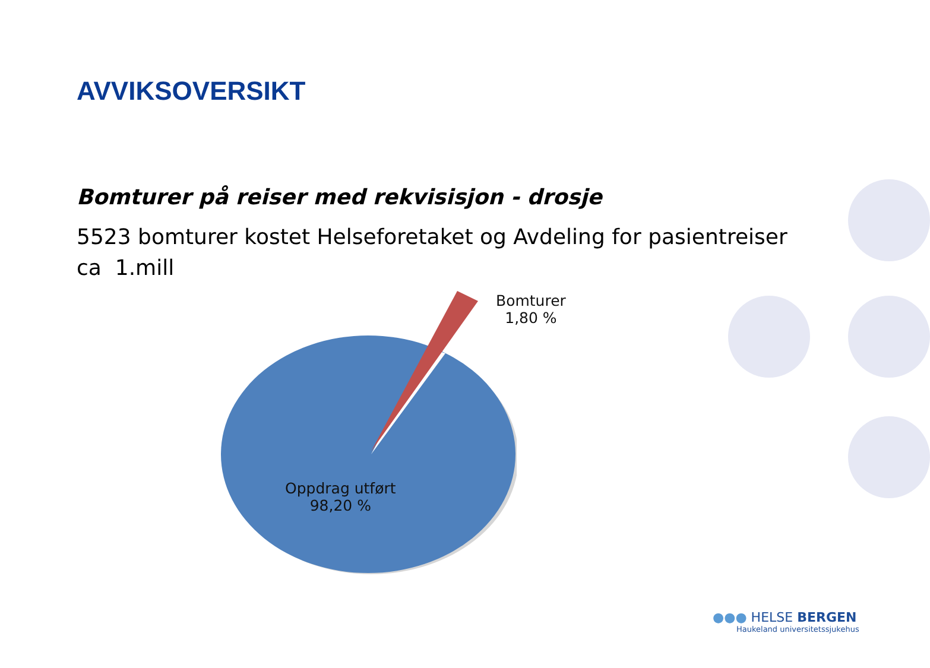AVVIKSOVERSIKT
Bomturer på reiser med rekvisisjon - drosje
5523 bomturer kostet Helseforetaket og Avdeling for pasientreiser ca 1.mill
Bomturer
1,80 %
Oppdrag utført
98,20 %
●●● HELSE BERGEN
Haukeland universitetssjukehus